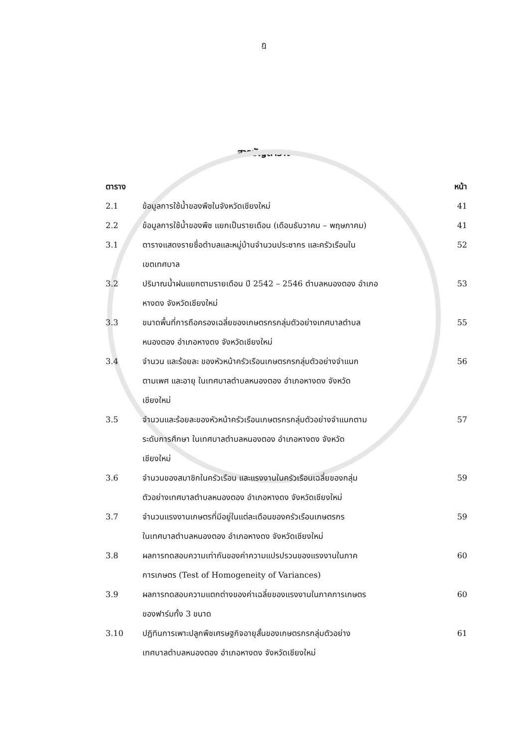ฎ
สารบัญตาราง
| ตาราง | | หน้า |
| --- | --- | --- |
| 2.1 | ข้อมูลการใช้น้ำของพืชในจังหวัดเชียงใหม่ | 41 |
| 2.2 | ข้อมูลการใช้น้ำของพืช แยกเป็นรายเดือน (เดือนธันวาคม – พฤษภาคม) | 41 |
| 3.1 | ตารางแสดงรายชื่อตำบลและหมู่บ้านจำนวนประชากร และครัวเรือนใน เขตเทศบาล | 52 |
| 3.2 | ปริมาณน้ำฝนแยกตามรายเดือน ปี 2542 – 2546 ตำบลหนองตอง อำเภอ หางดง จังหวัดเชียงใหม่ | 53 |
| 3.3 | ขนาดพื้นที่การถือครองเฉลี่ยของเกษตรกรกลุ่มตัวอย่างเทศบาลตำบล หนองตอง อำเภอหางดง จังหวัดเชียงใหม่ | 55 |
| 3.4 | จำนวน และร้อยละ ของหัวหน้าครัวเรือนเกษตรกรกลุ่มตัวอย่างจำแนก ตามเพศ และอายุ ในเทศบาลตำบลหนองตอง อำเภอหางดง จังหวัด เชียงใหม่ | 56 |
| 3.5 | จำนวนและร้อยละของหัวหน้าครัวเรือนเกษตรกรกลุ่มตัวอย่างจำแนกตาม ระดับการศึกษา ในเทศบาลตำบลหนองตอง อำเภอหางดง จังหวัด เชียงใหม่ | 57 |
| 3.6 | จำนวนของสมาชิกในครัวเรือน และแรงงานในครัวเรือนเฉลี่ยของกลุ่ม ตัวอย่างเทศบาลตำบลหนองตอง อำเภอหางดง จังหวัดเชียงใหม่ | 59 |
| 3.7 | จำนวนแรงงานเกษตรที่มีอยู่ในแต่ละเดือนของครัวเรือนเกษตรกร ในเทศบาลตำบลหนองตอง อำเภอหางดง จังหวัดเชียงใหม่ | 59 |
| 3.8 | ผลการทดสอบความเท่ากันของค่าความแปรปรวนของแรงงานในภาค การเกษตร (Test of Homogeneity of Variances) | 60 |
| 3.9 | ผลการทดสอบความแตกต่างของค่าเฉลี่ยของแรงงานในภาคการเกษตร ของฟาร์มทั้ง 3 ขนาด | 60 |
| 3.10 | ปฏิทินการเพาะปลูกพืชเศรษฐกิจอายุสั้นของเกษตรกรกลุ่มตัวอย่าง เทศบาลตำบลหนองตอง อำเภอหางดง จังหวัดเชียงใหม่ | 61 |